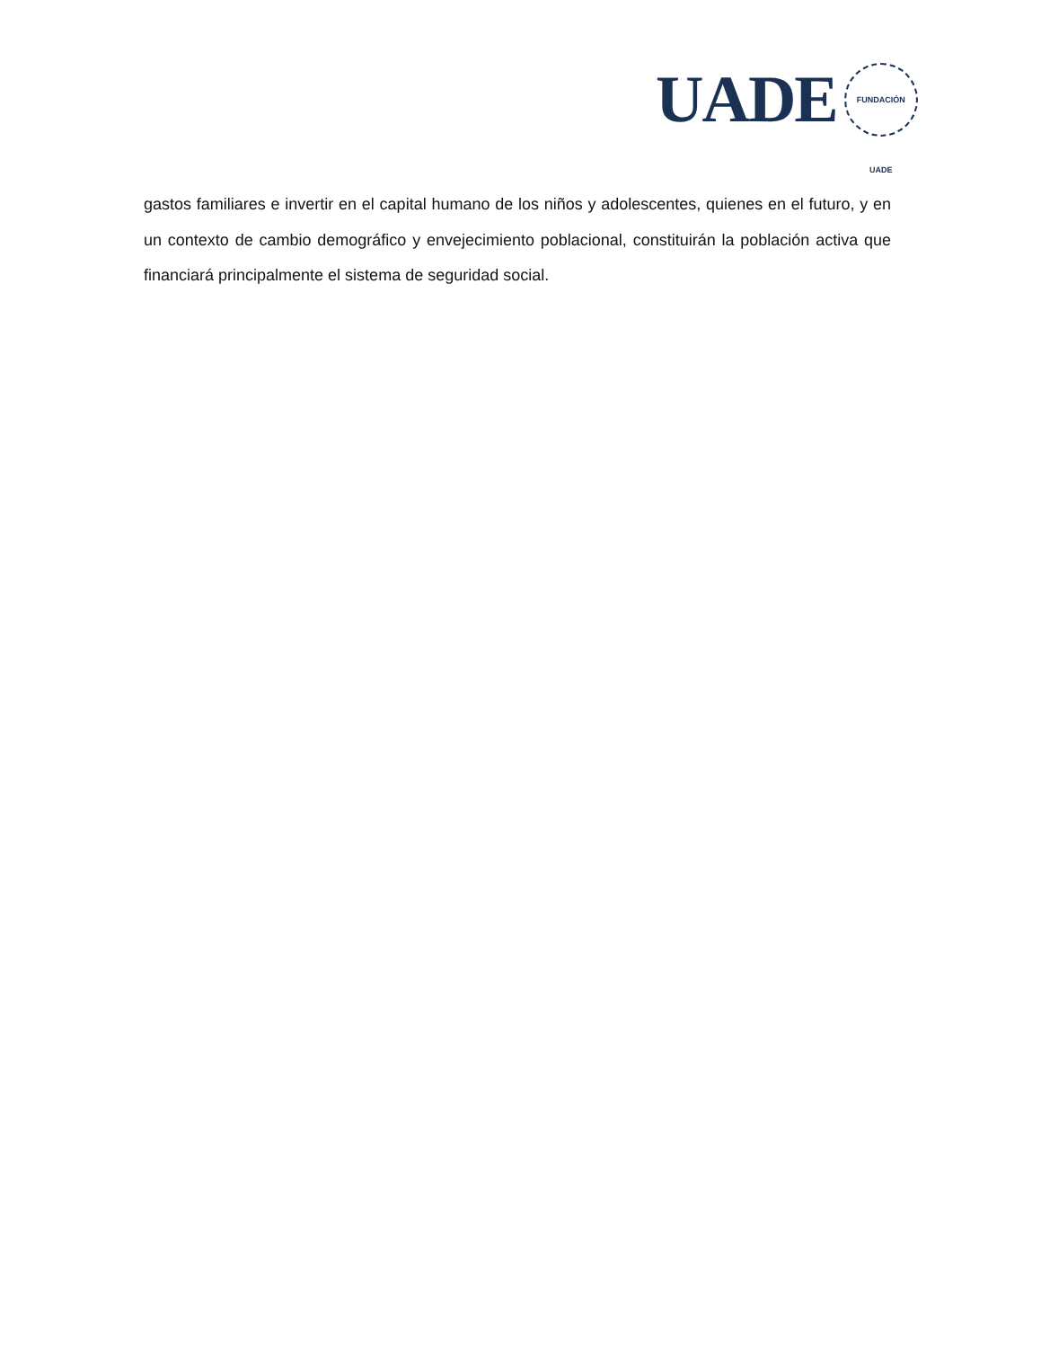UADE
FUNDACIÓN UADE
gastos familiares e invertir en el capital humano de los niños y adolescentes, quienes en el futuro, y en un contexto de cambio demográfico y envejecimiento poblacional, constituirán la población activa que financiará principalmente el sistema de seguridad social.